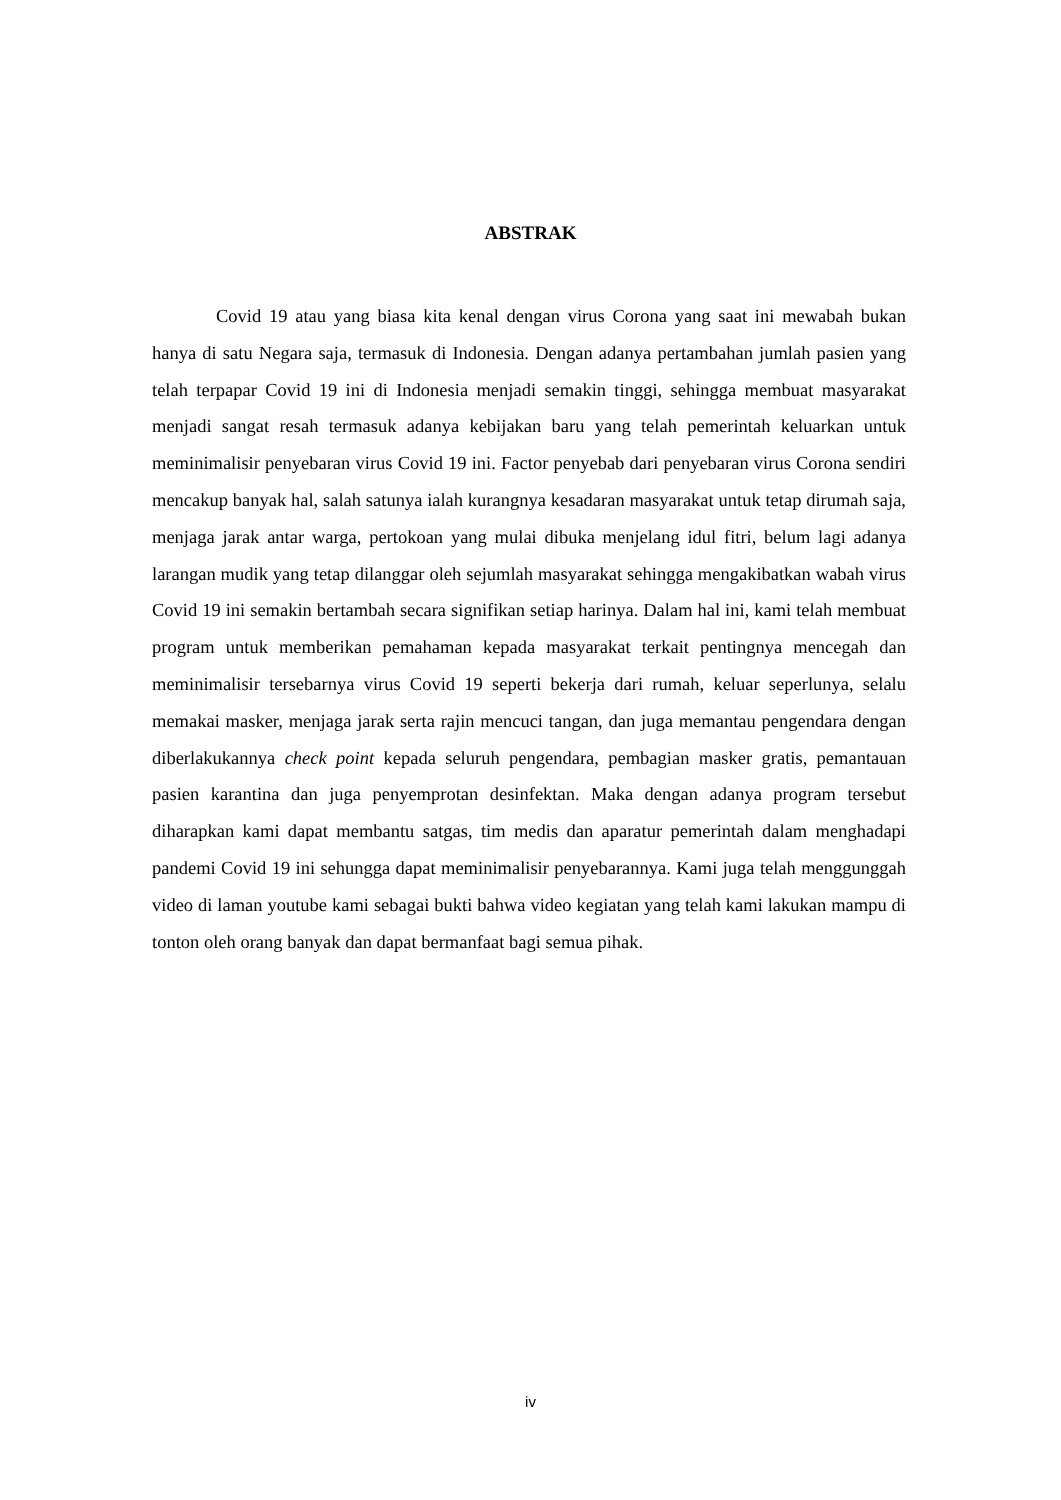ABSTRAK
Covid 19 atau yang biasa kita kenal dengan virus Corona yang saat ini mewabah bukan hanya di satu Negara saja, termasuk di Indonesia. Dengan adanya pertambahan jumlah pasien yang telah terpapar Covid 19 ini di Indonesia menjadi semakin tinggi, sehingga membuat masyarakat menjadi sangat resah termasuk adanya kebijakan baru yang telah pemerintah keluarkan untuk meminimalisir penyebaran virus Covid 19 ini. Factor penyebab dari penyebaran virus Corona sendiri mencakup banyak hal, salah satunya ialah kurangnya kesadaran masyarakat untuk tetap dirumah saja, menjaga jarak antar warga, pertokoan yang mulai dibuka menjelang idul fitri, belum lagi adanya larangan mudik yang tetap dilanggar oleh sejumlah masyarakat sehingga mengakibatkan wabah virus Covid 19 ini semakin bertambah secara signifikan setiap harinya. Dalam hal ini, kami telah membuat program untuk memberikan pemahaman kepada masyarakat terkait pentingnya mencegah dan meminimalisir tersebarnya virus Covid 19 seperti bekerja dari rumah, keluar seperlunya, selalu memakai masker, menjaga jarak serta rajin mencuci tangan, dan juga memantau pengendara dengan diberlakukannya check point kepada seluruh pengendara, pembagian masker gratis, pemantauan pasien karantina dan juga penyemprotan desinfektan. Maka dengan adanya program tersebut diharapkan kami dapat membantu satgas, tim medis dan aparatur pemerintah dalam menghadapi pandemi Covid 19 ini sehungga dapat meminimalisir penyebarannya. Kami juga telah menggunggah video di laman youtube kami sebagai bukti bahwa video kegiatan yang telah kami lakukan mampu di tonton oleh orang banyak dan dapat bermanfaat bagi semua pihak.
iv